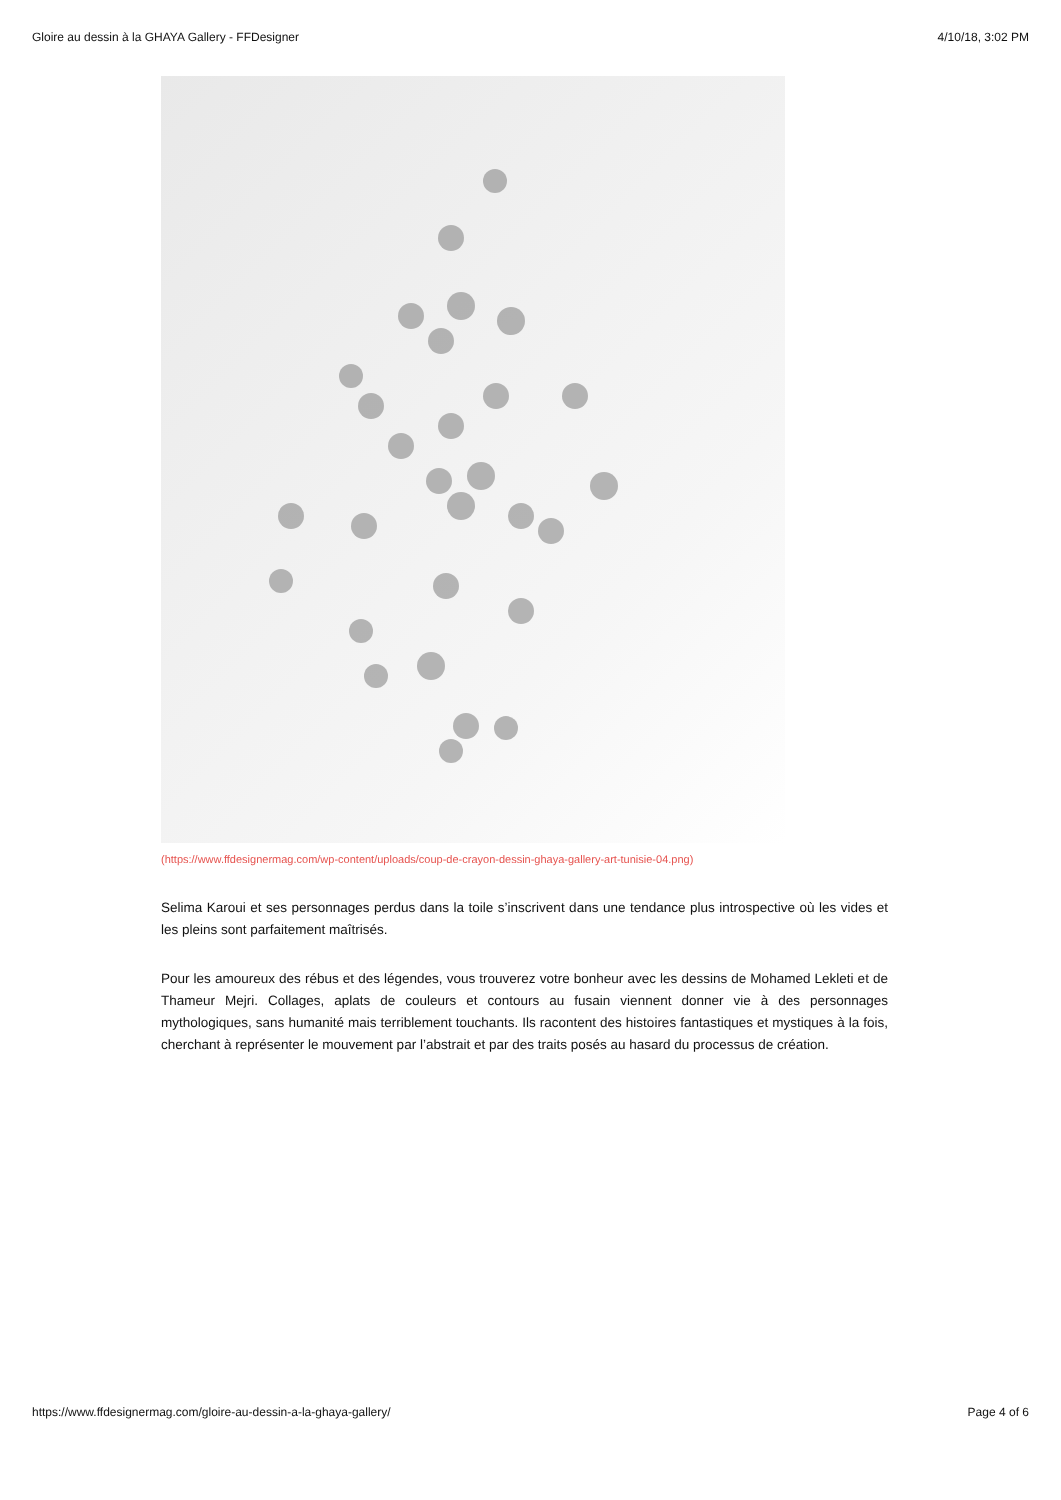Gloire au dessin à la GHAYA Gallery - FFDesigner 4/10/18, 3:02 PM
(https://www.ffdesignermag.com/wp-content/uploads/coup-de-crayon-dessin-ghaya-gallery-art-tunisie-04.png)
Selima Karoui et ses personnages perdus dans la toile s’inscrivent dans une tendance plus introspective où les vides et les pleins sont parfaitement maîtrisés.
Pour les amoureux des rébus et des légendes, vous trouverez votre bonheur avec les dessins de Mohamed Lekleti et de Thameur Mejri. Collages, aplats de couleurs et contours au fusain viennent donner vie à des personnages mythologiques, sans humanité mais terriblement touchants. Ils racontent des histoires fantastiques et mystiques à la fois, cherchant à représenter le mouvement par l’abstrait et par des traits posés au hasard du processus de création.
https://www.ffdesignermag.com/gloire-au-dessin-a-la-ghaya-gallery/ Page 4 of 6